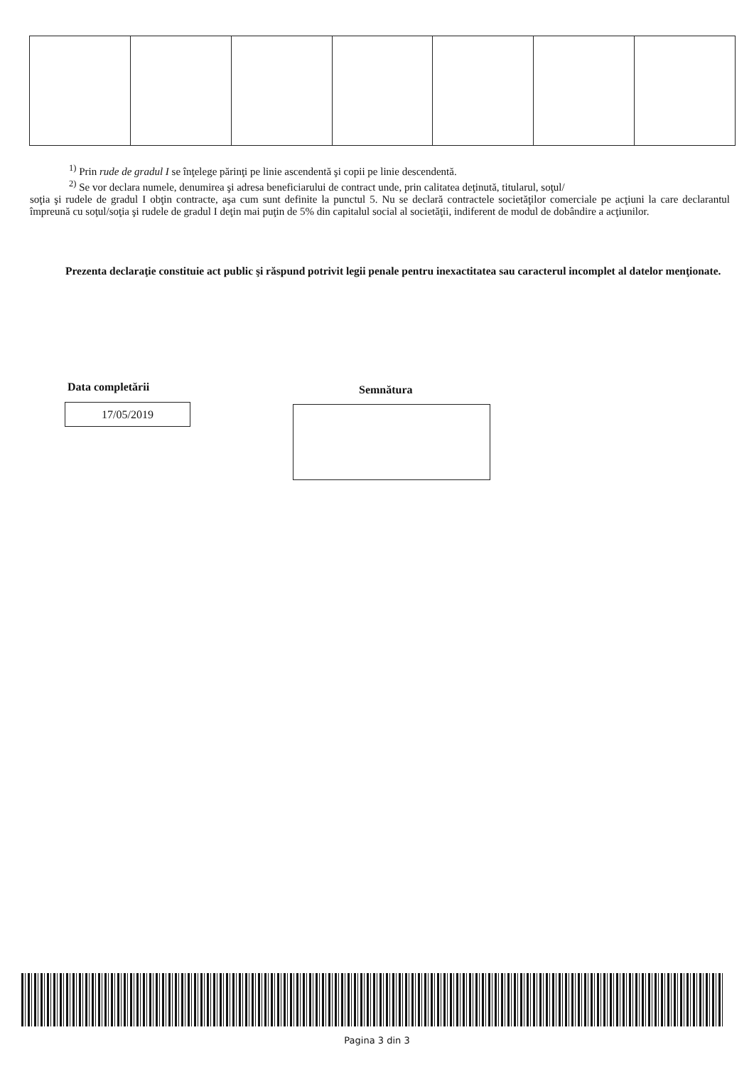<sup>1)</sup> Prin rude de gradul I se înţelege părinţi pe linie ascendentă şi copii pe linie descendentă.
<sup>2)</sup> Se vor declara numele, denumirea şi adresa beneficiarului de contract unde, prin calitatea deţinută, titularul, soţul/
soţia şi rudele de gradul I obţin contracte, aşa cum sunt definite la punctul 5. Nu se declară contractele societăţilor comerciale pe acţiuni la care declarantul împreună cu soţul/soţia şi rudele de gradul I deţin mai puţin de 5% din capitalul social al societăţii, indiferent de modul de dobândire a acţiunilor.
Prezenta declaraţie constituie act public şi răspund potrivit legii penale pentru inexactitatea sau caracterul incomplet al datelor menţionate.
Data completării
17/05/2019
Semnătura
Pagina 3 din 3